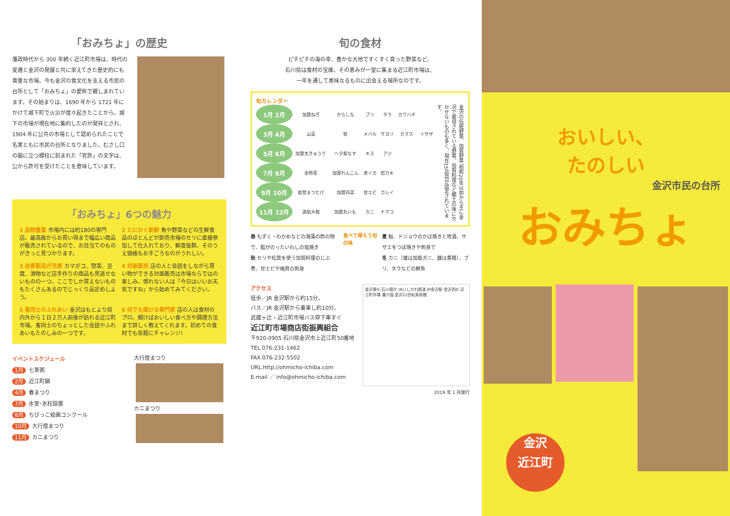「おみちょ」の歴史
藩政時代から 300 年続く近江町市場は、時代の変遷と金沢の発展と共に栄えてきた歴史的にも貴重な市場。今も金沢の食文化を支える市民の台所として「おみちょ」の愛称で親しまれています。その始まりは、1690 年から 1721 年にかけて城下町で火災が度々起きたことから。城下の市場が現在地に集約したのが発祥とされ、1904 年に公共の市場として認められたことで名実ともに市民の台所となりました。むさし口の脇に立つ標柱に刻まれた「官許」の文字は、公から許可を受けたことを意味しています。
「おみちょ」6つの魅力
1 品物豊富 市場内には約180の専門店。最高級からお買い得まで幅広い商品が販売されているので、お目当てのものがきっと見つかります。
2 とにかく新鮮 魚や野菜などの生鮮食品のほとんどが卸売市場のセリに直接参加して仕入れており、鮮度抜群。そのうえ価格もお手ごろなのがうれしい。
3 自家製品が充実 カマボコ、惣菜、豆腐、漬物など店手作りの商品も見逃せないものの一つ。ここでしか買えないものもたくさんあるのでじっくり品定めしよう。
4 対面販売 店の人と会話をしながら買い物ができる対面販売は市場ならではの楽しみ。慣れない人は「今日はいいお天気ですね」から始めてみてください。
5 客同士のふれあい 金沢はもとより県内外から１日２万人前後が訪れる近江町市場。客同士のちょっとした会話やふれあいもたのしみの一つです。
6 何でも聞ける専門家 店の人は食材のプロ。聞けばおいしい食べ方や調理方法まで詳しく教えてくれます。初めての食材でも気軽にチャレンジ!
イベントスケジュール
1月 七草粥
2月 近江町鍋
4月 春まつり
7月 氷室･氷柱設置
8月 ちびっこ絵画コンクール
10月 大行燈まつり
11月 カニまつり
大行燈まつり
カニまつり
旬の食材
ピチピチの海の幸、豊かな大地ですくすく育った野菜など、
石川県は食材の宝庫。その恵みが一堂に集まる近江町市場は、
一年を通して美味なるものに出会える場所なのです。
旬カレンダー
| 1月 2月 | 加賀ねぎ | からしな | ブリ | タラ | カワハギ | |
| 3月 4月 | 山菜 | 筍 | メバル | サヨリ | カマス | イサザ |
| 5月 6月 | 加賀太きゅうり | ヘタ紫なす | キス | アジ | | |
| 7月 8月 | 金時草 | 加賀れんこん | 赤イカ | 岩カキ | | |
| 9月 10月 | 能登まつたけ | 加賀白菜 | 甘エビ | カレイ | | |
| 11月 12月 | 源助大根 | 加賀丸いも | カニ | ナマコ | | |
金沢の伝統野菜、加賀野菜 昭和20年以前から主に金沢で栽培されている野菜。加賀料理など郷土の味に欠かせないものも多く、現在15品目が認定されています。
春 もずく・わかめなどの海藻の酢の物で、脂がのったいわしの塩焼き
秋 セリや松茸を使う加賀料理のじぶ煮、甘エビや梅貝の刺身
食べて帰ろう旬の味
夏 鮎、ドジョウのかば焼きと地酒、サザエをつぼ焼きや刺身で
冬 カニ（雄は加能ガニ、雌は香箱）、ブリ、タラなどの鮮魚
アクセス
徒歩／JR 金沢駅から約15分。
バス／JR 金沢駅から乗車し約10分。
武蔵ヶ辻・近江町市場バス停下車すぐ
近江町市場商店街振興組合
〒920-0905 石川県金沢市上近江町50番地
TEL.076-231-1462
FAX.076-232-5502
URL.http://ohmicho-ichiba.com
E-mail ／ info@ohmicho-ichiba.com
金沢東IC 石川県庁 IRいしかわ鉄道 JR金沢駅 金沢西IC 近江町市場 兼六園 金沢21世紀美術館
2019 年 1 月発行
おいしい、
たのしい
金沢市民の台所
おみちょ
金沢
近江町